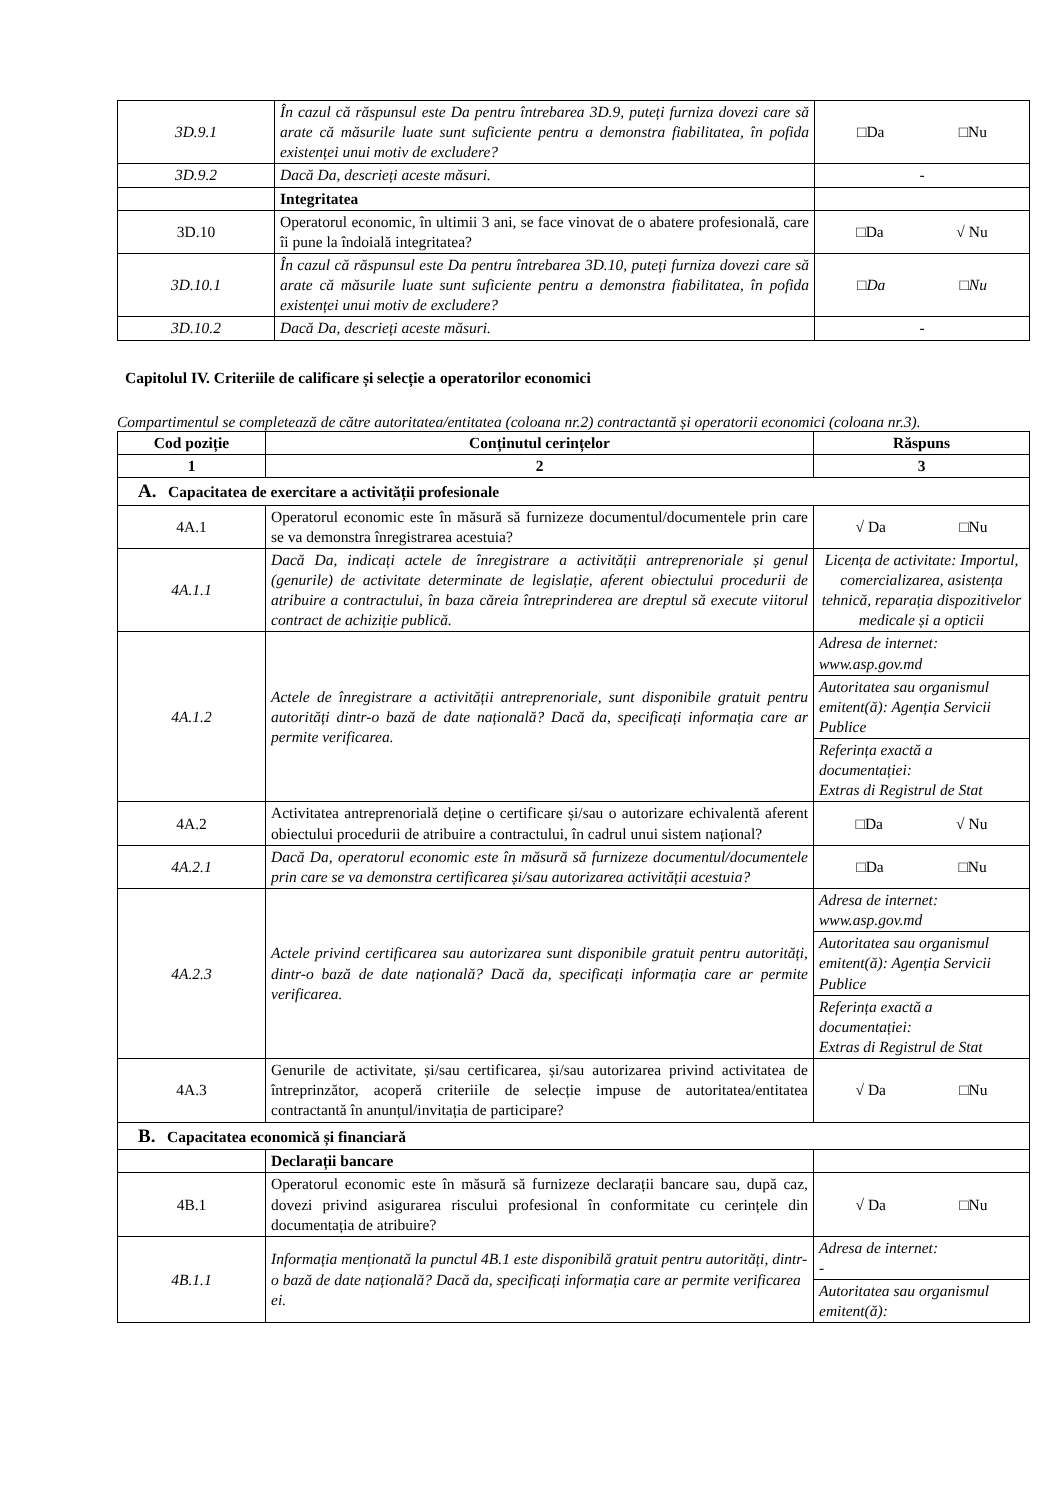| 3D.9.1 | În cazul că răspunsul este Da pentru întrebarea 3D.9, puteți furniza dovezi care să arate că măsurile luate sunt suficiente pentru a demonstra fiabilitatea, în pofida existenței unui motiv de excludere? | □Da □Nu |
| 3D.9.2 | Dacă Da, descrieți aceste măsuri. | - |
| | Integritatea | |
| 3D.10 | Operatorul economic, în ultimii 3 ani, se face vinovat de o abatere profesională, care îi pune la îndoială integritatea? | □Da √ Nu |
| 3D.10.1 | În cazul că răspunsul este Da pentru întrebarea 3D.10, puteți furniza dovezi care să arate că măsurile luate sunt suficiente pentru a demonstra fiabilitatea, în pofida existenței unui motiv de excludere? | □Da □Nu |
| 3D.10.2 | Dacă Da, descrieți aceste măsuri. | - |
Capitolul IV. Criteriile de calificare și selecție a operatorilor economici
Compartimentul se completează de către autoritatea/entitatea (coloana nr.2) contractantă și operatorii economici (coloana nr.3).
| Cod poziție | Conținutul cerințelor | Răspuns |
| --- | --- | --- |
| 1 | 2 | 3 |
| A. Capacitatea de exercitare a activității profesionale | | |
| 4A.1 | Operatorul economic este în măsură să furnizeze documentul/documentele prin care se va demonstra înregistrarea acestuia? | √ Da □Nu |
| 4A.1.1 | Dacă Da, indicați actele de înregistrare a activității antreprenoriale și genul (genurile) de activitate determinate de legislație, aferent obiectului procedurii de atribuire a contractului, în baza căreia întreprinderea are dreptul să execute viitorul contract de achiziție publică. | Licența de activitate: Importul, comercializarea, asistența tehnică, reparația dispozitivelor medicale și a opticii |
| 4A.1.2 | Actele de înregistrare a activității antreprenoriale, sunt disponibile gratuit pentru autorități dintr-o bază de date națională? Dacă da, specificați informația care ar permite verificarea. | Adresa de internet: www.asp.gov.md |
| | | Autoritatea sau organismul emitent(ă): Agenția Servicii Publice |
| | | Referința exactă a documentației: Extras di Registrul de Stat |
| 4A.2 | Activitatea antreprenorială deține o certificare și/sau o autorizare echivalentă aferent obiectului procedurii de atribuire a contractului, în cadrul unui sistem național? | □Da √ Nu |
| 4A.2.1 | Dacă Da, operatorul economic este în măsură să furnizeze documentul/documentele prin care se va demonstra certificarea și/sau autorizarea activității acestuia? | □Da □Nu |
| 4A.2.3 | Actele privind certificarea sau autorizarea sunt disponibile gratuit pentru autorități, dintr-o bază de date națională? Dacă da, specificați informația care ar permite verificarea. | Adresa de internet: www.asp.gov.md |
| | | Autoritatea sau organismul emitent(ă): Agenția Servicii Publice |
| | | Referința exactă a documentației: Extras di Registrul de Stat |
| 4A.3 | Genurile de activitate, și/sau certificarea, și/sau autorizarea privind activitatea de întreprinzător, acoperă criteriile de selecție impuse de autoritatea/entitatea contractantă în anunțul/invitația de participare? | √ Da □Nu |
| B. Capacitatea economică și financiară | | |
| | Declarații bancare | |
| 4B.1 | Operatorul economic este în măsură să furnizeze declarații bancare sau, după caz, dovezi privind asigurarea riscului profesional în conformitate cu cerințele din documentația de atribuire? | √ Da □Nu |
| 4B.1.1 | Informația menționată la punctul 4B.1 este disponibilă gratuit pentru autorități, dintr-o bază de date națională? Dacă da, specificați informația care ar permite verificarea ei. | Adresa de internet: - |
| | | Autoritatea sau organismul emitent(ă): |